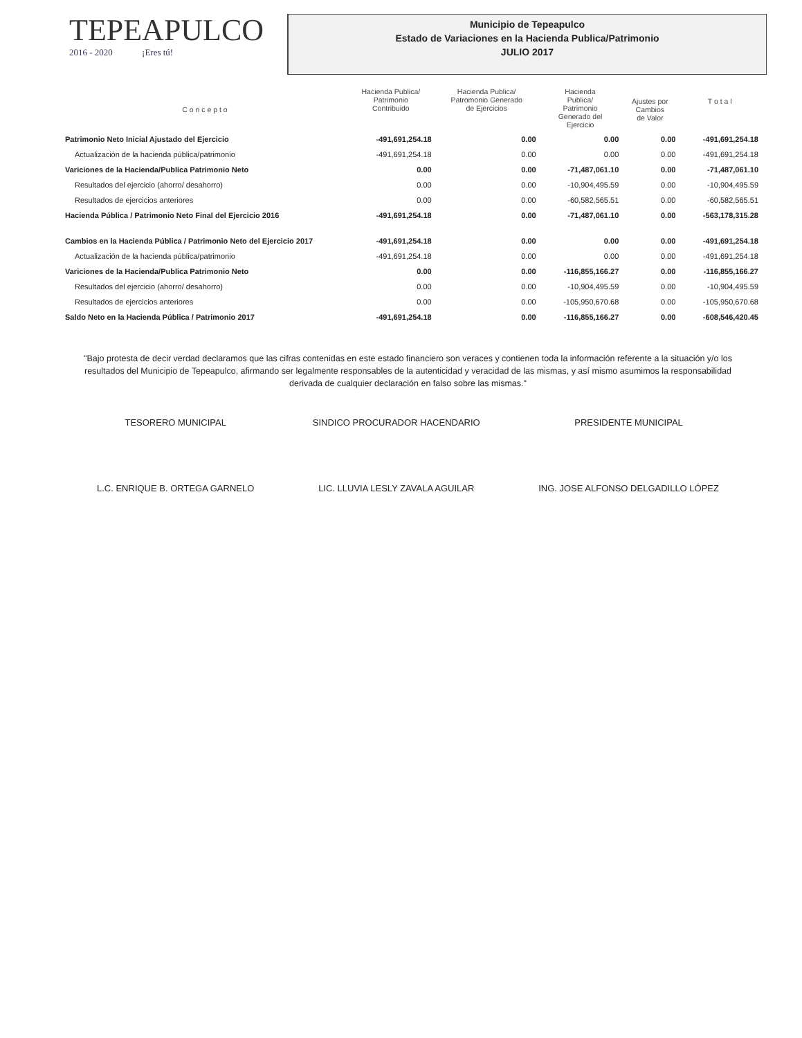TEPEAPULCO
2016 - 2020 ¡Eres tú!
Municipio de Tepeapulco
Estado de Variaciones en la Hacienda Publica/Patrimonio
JULIO 2017
| C o n c e p t o | Hacienda Publica/ Patrimonio Contribuido | Hacienda Publica/ Patromonio Generado de Ejercicios | Hacienda Publica/ Patrimonio Generado del Ejercicio | Ajustes por Cambios de Valor | T o t a l |
| --- | --- | --- | --- | --- | --- |
| Patrimonio Neto Inicial Ajustado del Ejercicio | -491,691,254.18 | 0.00 | 0.00 | 0.00 | -491,691,254.18 |
| Actualización de la hacienda pública/patrimonio | -491,691,254.18 | 0.00 | 0.00 | 0.00 | -491,691,254.18 |
| Variciones de la Hacienda/Publica Patrimonio Neto | 0.00 | 0.00 | -71,487,061.10 | 0.00 | -71,487,061.10 |
| Resultados del ejercicio (ahorro/ desahorro) | 0.00 | 0.00 | -10,904,495.59 | 0.00 | -10,904,495.59 |
| Resultados de ejercicios anteriores | 0.00 | 0.00 | -60,582,565.51 | 0.00 | -60,582,565.51 |
| Hacienda Pública / Patrimonio Neto Final del Ejercicio 2016 | -491,691,254.18 | 0.00 | -71,487,061.10 | 0.00 | -563,178,315.28 |
| Cambios en la Hacienda Pública / Patrimonio Neto del Ejercicio 2017 | -491,691,254.18 | 0.00 | 0.00 | 0.00 | -491,691,254.18 |
| Actualización de la hacienda pública/patrimonio | -491,691,254.18 | 0.00 | 0.00 | 0.00 | -491,691,254.18 |
| Variciones de la Hacienda/Publica Patrimonio Neto | 0.00 | 0.00 | -116,855,166.27 | 0.00 | -116,855,166.27 |
| Resultados del ejercicio (ahorro/ desahorro) | 0.00 | 0.00 | -10,904,495.59 | 0.00 | -10,904,495.59 |
| Resultados de ejercicios anteriores | 0.00 | 0.00 | -105,950,670.68 | 0.00 | -105,950,670.68 |
| Saldo Neto en la Hacienda Pública / Patrimonio 2017 | -491,691,254.18 | 0.00 | -116,855,166.27 | 0.00 | -608,546,420.45 |
"Bajo protesta de decir verdad declaramos que las cifras contenidas en este estado financiero son veraces y contienen toda la información referente a la situación y/o los resultados del Municipio de Tepeapulco, afirmando ser legalmente responsables de la autenticidad y veracidad de las mismas, y así mismo asumimos la responsabilidad derivada de cualquier declaración en falso sobre las mismas."
TESORERO MUNICIPAL
L.C. ENRIQUE B. ORTEGA GARNELO
SINDICO PROCURADOR HACENDARIO
LIC. LLUVIA LESLY ZAVALA AGUILAR
PRESIDENTE MUNICIPAL
ING. JOSE ALFONSO DELGADILLO LÓPEZ